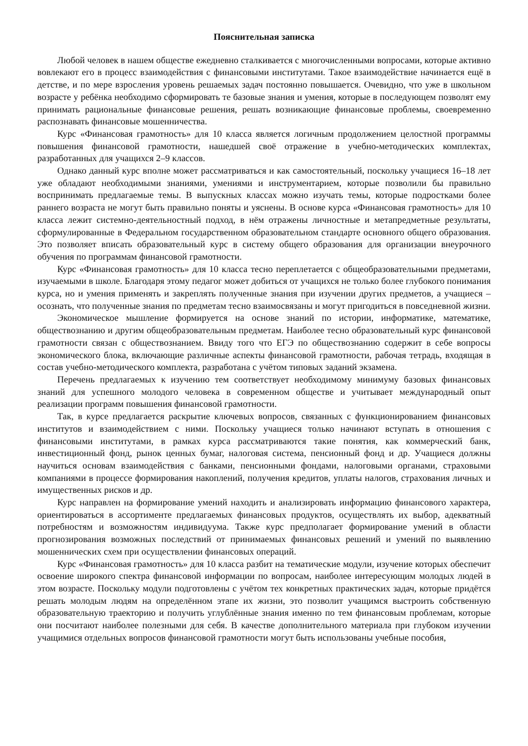Пояснительная записка
Любой человек в нашем обществе ежедневно сталкивается с многочисленными вопросами, которые активно вовлекают его в процесс взаимодействия с финансовыми институтами. Такое взаимодействие начинается ещё в детстве, и по мере взросления уровень решаемых задач постоянно повышается. Очевидно, что уже в школьном возрасте у ребёнка необходимо сформировать те базовые знания и умения, которые в последующем позволят ему принимать рациональные финансовые решения, решать возникающие финансовые проблемы, своевременно распознавать финансовые мошенничества.
Курс «Финансовая грамотность» для 10 класса является логичным продолжением целостной программы повышения финансовой грамотности, нашедшей своё отражение в учебно-методических комплектах, разработанных для учащихся 2–9 классов.
Однако данный курс вполне может рассматриваться и как самостоятельный, поскольку учащиеся 16–18 лет уже обладают необходимыми знаниями, умениями и инструментарием, которые позволили бы правильно воспринимать предлагаемые темы. В выпускных классах можно изучать темы, которые подростками более раннего возраста не могут быть правильно поняты и уяснены. В основе курса «Финансовая грамотность» для 10 класса лежит системно-деятельностный подход, в нём отражены личностные и метапредметные результаты, сформулированные в Федеральном государственном образовательном стандарте основного общего образования. Это позволяет вписать образовательный курс в систему общего образования для организации внеурочного обучения по программам финансовой грамотности.
Курс «Финансовая грамотность» для 10 класса тесно переплетается с общеобразовательными предметами, изучаемыми в школе. Благодаря этому педагог может добиться от учащихся не только более глубокого понимания курса, но и умения применять и закреплять полученные знания при изучении других предметов, а учащиеся – осознать, что полученные знания по предметам тесно взаимосвязаны и могут пригодиться в повседневной жизни.
Экономическое мышление формируется на основе знаний по истории, информатике, математике, обществознанию и другим общеобразовательным предметам. Наиболее тесно образовательный курс финансовой грамотности связан с обществознанием. Ввиду того что ЕГЭ по обществознанию содержит в себе вопросы экономического блока, включающие различные аспекты финансовой грамотности, рабочая тетрадь, входящая в состав учебно-методического комплекта, разработана с учётом типовых заданий экзамена.
Перечень предлагаемых к изучению тем соответствует необходимому минимуму базовых финансовых знаний для успешного молодого человека в современном обществе и учитывает международный опыт реализации программ повышения финансовой грамотности.
Так, в курсе предлагается раскрытие ключевых вопросов, связанных с функционированием финансовых институтов и взаимодействием с ними. Поскольку учащиеся только начинают вступать в отношения с финансовыми институтами, в рамках курса рассматриваются такие понятия, как коммерческий банк, инвестиционный фонд, рынок ценных бумаг, налоговая система, пенсионный фонд и др. Учащиеся должны научиться основам взаимодействия с банками, пенсионными фондами, налоговыми органами, страховыми компаниями в процессе формирования накоплений, получения кредитов, уплаты налогов, страхования личных и имущественных рисков и др.
Курс направлен на формирование умений находить и анализировать информацию финансового характера, ориентироваться в ассортименте предлагаемых финансовых продуктов, осуществлять их выбор, адекватный потребностям и возможностям индивидуума. Также курс предполагает формирование умений в области прогнозирования возможных последствий от принимаемых финансовых решений и умений по выявлению мошеннических схем при осуществлении финансовых операций.
Курс «Финансовая грамотность» для 10 класса разбит на тематические модули, изучение которых обеспечит освоение широкого спектра финансовой информации по вопросам, наиболее интересующим молодых людей в этом возрасте. Поскольку модули подготовлены с учётом тех конкретных практических задач, которые придётся решать молодым людям на определённом этапе их жизни, это позволит учащимся выстроить собственную образовательную траекторию и получить углублённые знания именно по тем финансовым проблемам, которые они посчитают наиболее полезными для себя. В качестве дополнительного материала при глубоком изучении учащимися отдельных вопросов финансовой грамотности могут быть использованы учебные пособия,